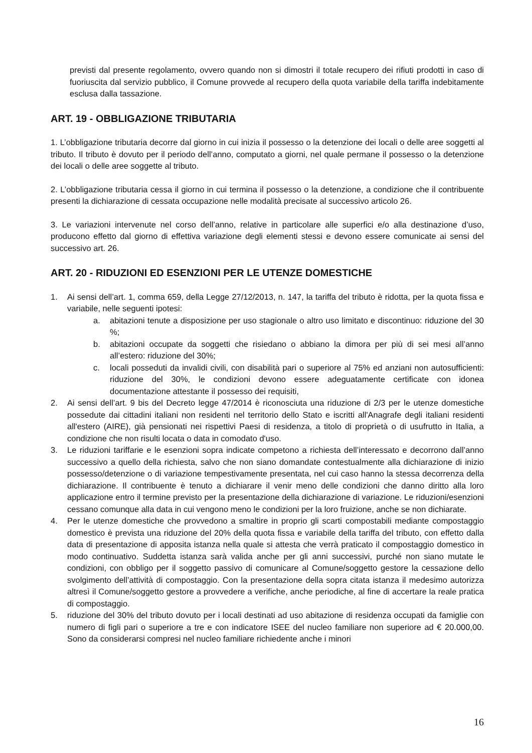previsti dal presente regolamento, ovvero quando non si dimostri il totale recupero dei rifiuti prodotti in caso di fuoriuscita dal servizio pubblico, il Comune provvede al recupero della quota variabile della tariffa indebitamente esclusa dalla tassazione.
ART. 19 - OBBLIGAZIONE TRIBUTARIA
1. L’obbligazione tributaria decorre dal giorno in cui inizia il possesso o la detenzione dei locali o delle aree soggetti al tributo. Il tributo è dovuto per il periodo dell’anno, computato a giorni, nel quale permane il possesso o la detenzione dei locali o delle aree soggette al tributo.
2. L’obbligazione tributaria cessa il giorno in cui termina il possesso o la detenzione, a condizione che il contribuente presenti la dichiarazione di cessata occupazione nelle modalità precisate al successivo articolo 26.
3. Le variazioni intervenute nel corso dell’anno, relative in particolare alle superfici e/o alla destinazione d’uso, producono effetto dal giorno di effettiva variazione degli elementi stessi e devono essere comunicate ai sensi del successivo art. 26.
ART. 20 - RIDUZIONI ED ESENZIONI PER LE UTENZE DOMESTICHE
1. Ai sensi dell’art. 1, comma 659, della Legge 27/12/2013, n. 147, la tariffa del tributo è ridotta, per la quota fissa e variabile, nelle seguenti ipotesi:
a. abitazioni tenute a disposizione per uso stagionale o altro uso limitato e discontinuo: riduzione del 30 %;
b. abitazioni occupate da soggetti che risiedano o abbiano la dimora per più di sei mesi all’anno all’estero: riduzione del 30%;
c. locali posseduti da invalidi civili, con disabilità pari o superiore al 75% ed anziani non autosufficienti: riduzione del 30%, le condizioni devono essere adeguatamente certificate con idonea documentazione attestante il possesso dei requisiti,
2. Ai sensi dell’art. 9 bis del Decreto legge 47/2014 è riconosciuta una riduzione di 2/3 per le utenze domestiche possedute dai cittadini italiani non residenti nel territorio dello Stato e iscritti all'Anagrafe degli italiani residenti all'estero (AIRE), già pensionati nei rispettivi Paesi di residenza, a titolo di proprietà o di usufrutto in Italia, a condizione che non risulti locata o data in comodato d'uso.
3. Le riduzioni tariffarie e le esenzioni sopra indicate competono a richiesta dell’interessato e decorrono dall’anno successivo a quello della richiesta, salvo che non siano domandate contestualmente alla dichiarazione di inizio possesso/detenzione o di variazione tempestivamente presentata, nel cui caso hanno la stessa decorrenza della dichiarazione. Il contribuente è tenuto a dichiarare il venir meno delle condizioni che danno diritto alla loro applicazione entro il termine previsto per la presentazione della dichiarazione di variazione. Le riduzioni/esenzioni cessano comunque alla data in cui vengono meno le condizioni per la loro fruizione, anche se non dichiarate.
4. Per le utenze domestiche che provvedono a smaltire in proprio gli scarti compostabili mediante compostaggio domestico è prevista una riduzione del 20% della quota fissa e variabile della tariffa del tributo, con effetto dalla data di presentazione di apposita istanza nella quale si attesta che verrà praticato il compostaggio domestico in modo continuativo. Suddetta istanza sarà valida anche per gli anni successivi, purché non siano mutate le condizioni, con obbligo per il soggetto passivo di comunicare al Comune/soggetto gestore la cessazione dello svolgimento dell’attività di compostaggio. Con la presentazione della sopra citata istanza il medesimo autorizza altresì il Comune/soggetto gestore a provvedere a verifiche, anche periodiche, al fine di accertare la reale pratica di compostaggio.
5. riduzione del 30% del tributo dovuto per i locali destinati ad uso abitazione di residenza occupati da famiglie con numero di figli pari o superiore a tre e con indicatore ISEE del nucleo familiare non superiore ad € 20.000,00. Sono da considerarsi compresi nel nucleo familiare richiedente anche i minori
16